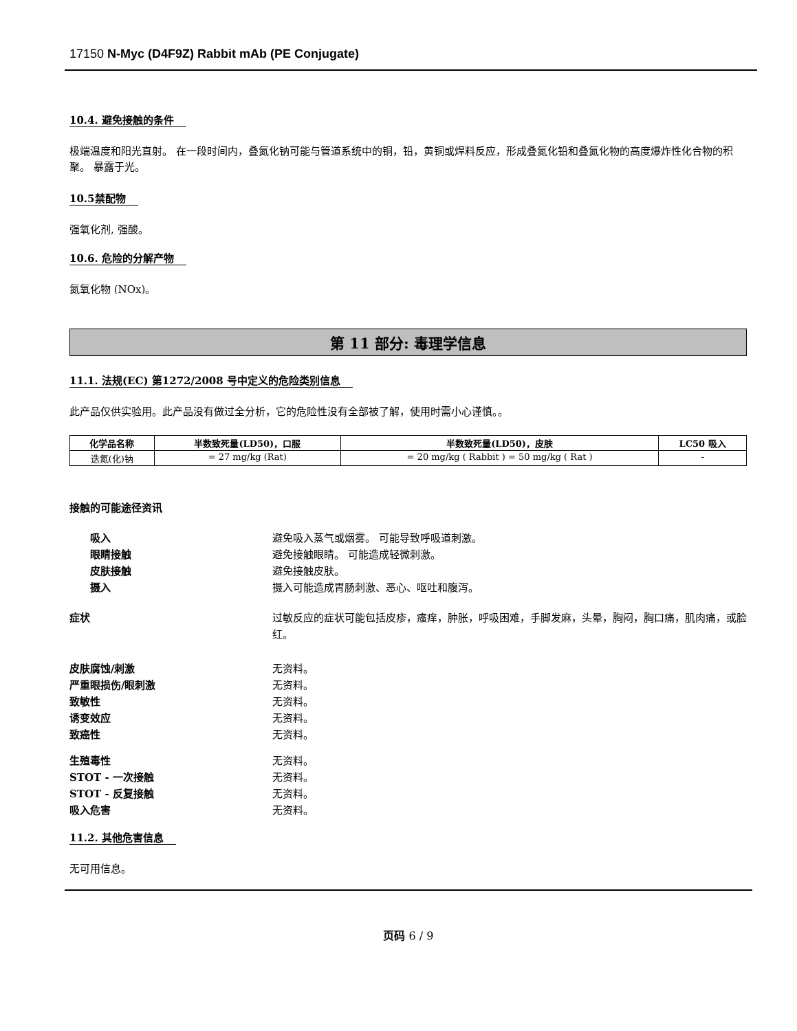17150 N-Myc (D4F9Z) Rabbit mAb (PE Conjugate)
10.4. 避免接触的条件
极端温度和阳光直射。 在一段时间内，叠氮化钠可能与管道系统中的铜，铅，黄铜或焊料反应，形成叠氮化铅和叠氮化物的高度爆炸性化合物的积聚。 暴露于光。
10.5禁配物
强氧化剂, 强酸。
10.6. 危险的分解产物
氮氧化物 (NOx)。
第 11 部分: 毒理学信息
11.1. 法规(EC) 第1272/2008 号中定义的危险类别信息
此产品仅供实验用。此产品没有做过全分析，它的危险性没有全部被了解，使用时需小心谨慎。。
| 化学品名称 | 半数致死量(LD50)，口服 | 半数致死量(LD50)，皮肤 | LC50 吸入 |
| --- | --- | --- | --- |
| 迭氮(化)钠 | = 27 mg/kg (Rat) | = 20 mg/kg ( Rabbit ) = 50 mg/kg ( Rat ) | - |
接触的可能途径资讯
吸入 避免吸入蒸气或烟雾。 可能导致呼吸道刺激。
眼睛接触 避免接触眼睛。 可能造成轻微刺激。
皮肤接触 避免接触皮肤。
摄入 摄入可能造成胃肠刺激、恶心、呕吐和腹泻。
症状 过敏反应的症状可能包括皮疹，瘙痒，肿胀，呼吸困难，手脚发麻，头晕，胸闷，胸口痛，肌肉痛，或脸红。
皮肤腐蚀/刺激 无资料。
严重眼损伤/眼刺激 无资料。
致敏性 无资料。
诱变效应 无资料。
致癌性 无资料。
生殖毒性 无资料。
STOT - 一次接触 无资料。
STOT - 反复接触 无资料。
吸入危害 无资料。
11.2. 其他危害信息
无可用信息。
页码 6 / 9